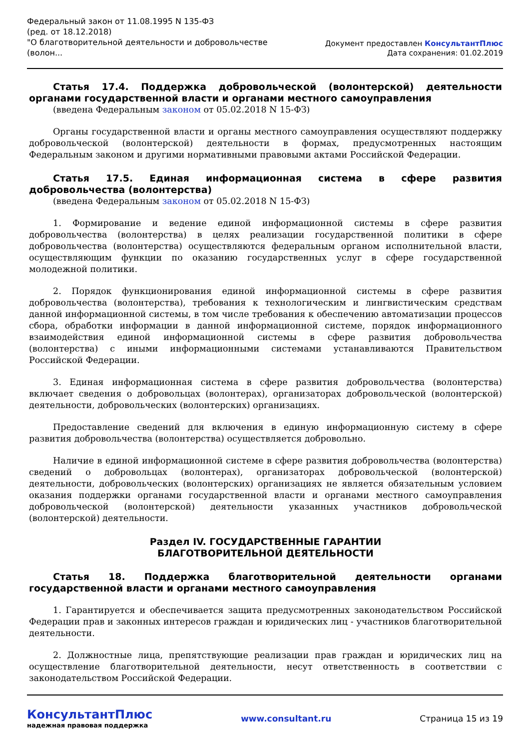Федеральный закон от 11.08.1995 N 135-ФЗ
(ред. от 18.12.2018)
"О благотворительной деятельности и добровольчестве
(волон...
Документ предоставлен КонсультантПлюс
Дата сохранения: 01.02.2019
Статья 17.4. Поддержка добровольческой (волонтерской) деятельности органами государственной власти и органами местного самоуправления
(введена Федеральным законом от 05.02.2018 N 15-ФЗ)
Органы государственной власти и органы местного самоуправления осуществляют поддержку добровольческой (волонтерской) деятельности в формах, предусмотренных настоящим Федеральным законом и другими нормативными правовыми актами Российской Федерации.
Статья 17.5. Единая информационная система в сфере развития добровольчества (волонтерства)
(введена Федеральным законом от 05.02.2018 N 15-ФЗ)
1. Формирование и ведение единой информационной системы в сфере развития добровольчества (волонтерства) в целях реализации государственной политики в сфере добровольчества (волонтерства) осуществляются федеральным органом исполнительной власти, осуществляющим функции по оказанию государственных услуг в сфере государственной молодежной политики.
2. Порядок функционирования единой информационной системы в сфере развития добровольчества (волонтерства), требования к технологическим и лингвистическим средствам данной информационной системы, в том числе требования к обеспечению автоматизации процессов сбора, обработки информации в данной информационной системе, порядок информационного взаимодействия единой информационной системы в сфере развития добровольчества (волонтерства) с иными информационными системами устанавливаются Правительством Российской Федерации.
3. Единая информационная система в сфере развития добровольчества (волонтерства) включает сведения о добровольцах (волонтерах), организаторах добровольческой (волонтерской) деятельности, добровольческих (волонтерских) организациях.
Предоставление сведений для включения в единую информационную систему в сфере развития добровольчества (волонтерства) осуществляется добровольно.
Наличие в единой информационной системе в сфере развития добровольчества (волонтерства) сведений о добровольцах (волонтерах), организаторах добровольческой (волонтерской) деятельности, добровольческих (волонтерских) организациях не является обязательным условием оказания поддержки органами государственной власти и органами местного самоуправления добровольческой (волонтерской) деятельности указанных участников добровольческой (волонтерской) деятельности.
Раздел IV. ГОСУДАРСТВЕННЫЕ ГАРАНТИИ
БЛАГОТВОРИТЕЛЬНОЙ ДЕЯТЕЛЬНОСТИ
Статья 18. Поддержка благотворительной деятельности органами государственной власти и органами местного самоуправления
1. Гарантируется и обеспечивается защита предусмотренных законодательством Российской Федерации прав и законных интересов граждан и юридических лиц - участников благотворительной деятельности.
2. Должностные лица, препятствующие реализации прав граждан и юридических лиц на осуществление благотворительной деятельности, несут ответственность в соответствии с законодательством Российской Федерации.
КонсультантПлюс
надежная правовая поддержка
www.consultant.ru Страница 15 из 19